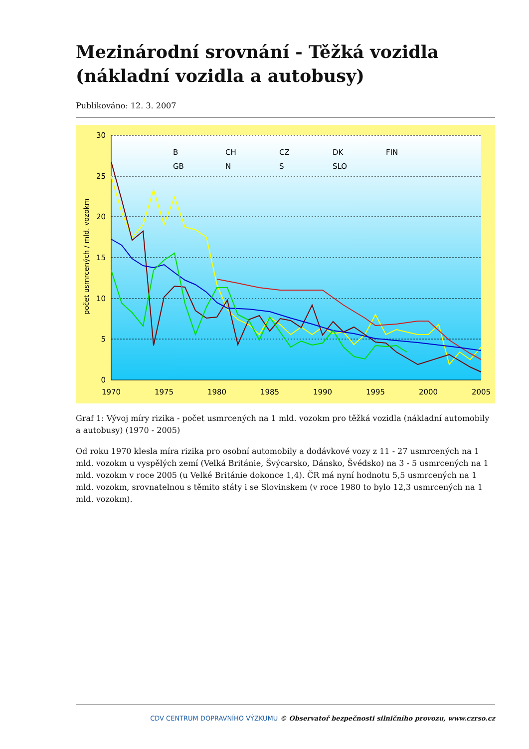Mezinárodní srovnání - Těžká vozidla (nákladní vozidla a autobusy)
Publikováno: 12. 3. 2007
30
25
20
15
10
5
0
1970
1975
1980
1985
1990
1995
2000
2005
počet usmrcených / mld. vozokm
B
CH
CZ
DK
FIN
GB
N
S
SLO
Graf 1: Vývoj míry rizika - počet usmrcených na 1 mld. vozokm pro těžká vozidla (nákladní automobily a autobusy) (1970 - 2005)
Od roku 1970 klesla míra rizika pro osobní automobily a dodávkové vozy z 11 - 27 usmrcených na 1 mld. vozokm u vyspělých zemí (Velká Británie, Švýcarsko, Dánsko, Švédsko) na 3 - 5 usmrcených na 1 mld. vozokm v roce 2005 (u Velké Británie dokonce 1,4). ČR má nyní hodnotu 5,5 usmrcených na 1 mld. vozokm, srovnatelnou s těmito státy i se Slovinskem (v roce 1980 to bylo 12,3 usmrcených na 1 mld. vozokm).
CDV CENTRUM DOPRAVNÍHO VÝZKUMU © Observatoř bezpečnosti silničního provozu, www.czrso.cz